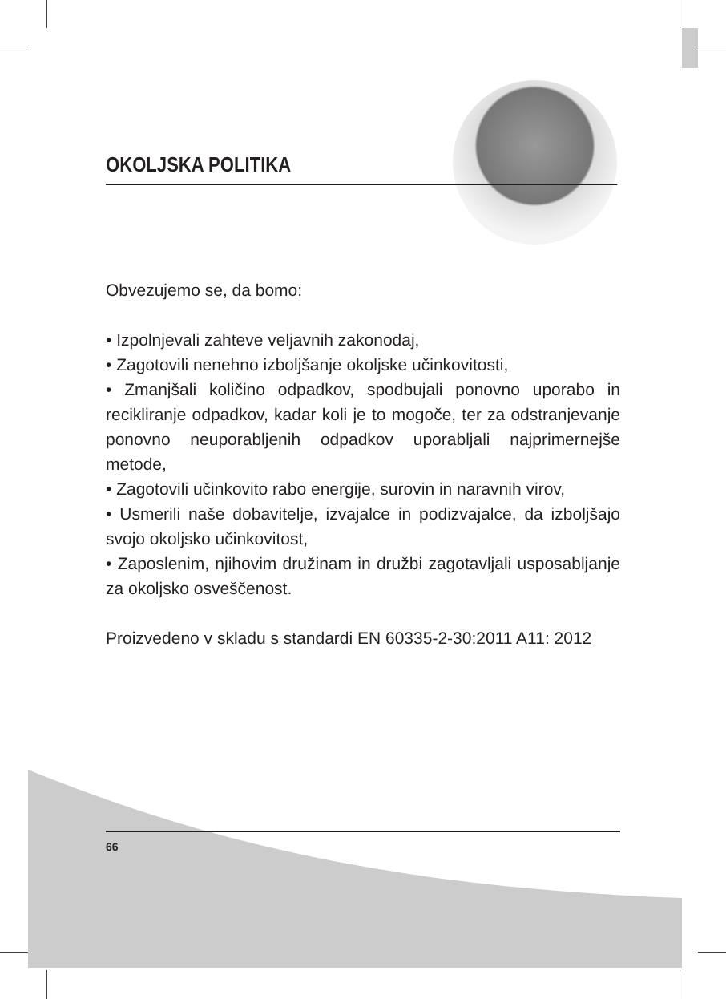OKOLJSKA POLITIKA
Obvezujemo se, da bomo:
• Izpolnjevali zahteve veljavnih zakonodaj,
• Zagotovili nenehno izboljšanje okoljske učinkovitosti,
• Zmanjšali količino odpadkov, spodbujali ponovno uporabo in recikliranje odpadkov, kadar koli je to mogoče, ter za odstranjevanje ponovno neuporabljenih odpadkov uporabljali najprimernejše metode,
• Zagotovili učinkovito rabo energije, surovin in naravnih virov,
• Usmerili naše dobavitelje, izvajalce in podizvajalce, da izboljšajo svojo okoljsko učinkovitost,
• Zaposlenim, njihovim družinam in družbi zagotavljali usposabljanje za okoljsko osveščenost.
Proizvedeno v skladu s standardi EN 60335-2-30:2011 A11: 2012
66